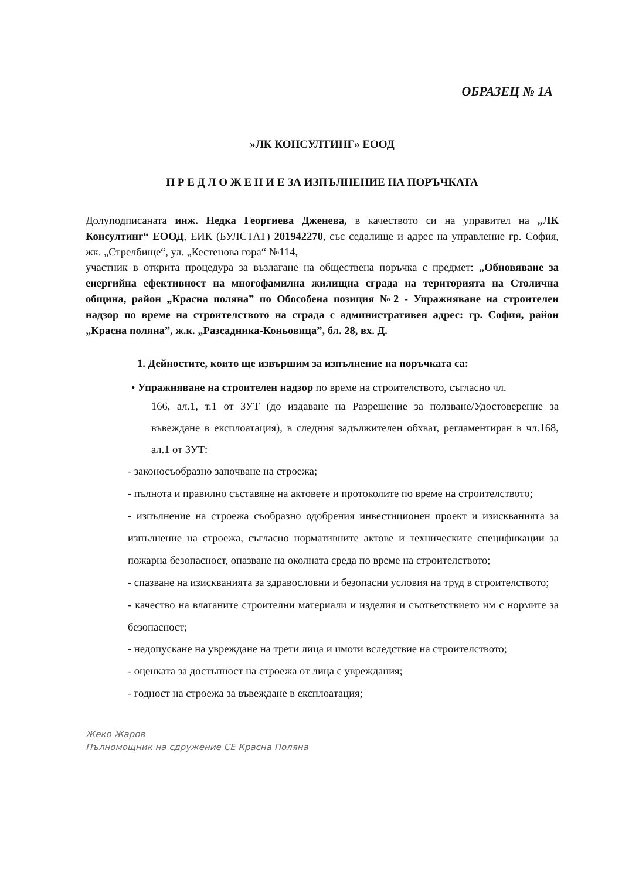ОБРАЗЕЦ № 1А
»ЛК КОНСУЛТИНГ» ЕООД
П Р Е Д Л О Ж Е Н И Е ЗА ИЗПЪЛНЕНИЕ НА ПОРЪЧКАТА
Долуподписаната инж. Недка Георгиева Дженева, в качеството си на управител на „ЛК Консултинг“ ЕООД, ЕИК (БУЛСТАТ) 201942270, със седалище и адрес на управление гр. София, жк. „Стрелбище“, ул. „Кестенова гора“ №114,
участник в открита процедура за възлагане на обществена поръчка с предмет: „Обновяване за енергийна ефективност на многофамилна жилищна сграда на територията на Столична община, район „Красна поляна” по Обособена позиция №2 - Упражняване на строителен надзор по време на строителството на сграда с административен адрес: гр. София, район „Красна поляна”, ж.к. „Разсадника-Коньовица”, бл. 28, вх. Д.
1. Дейностите, които ще извършим за изпълнение на поръчката са:
• Упражняване на строителен надзор по време на строителството, съгласно чл.
166, ал.1, т.1 от ЗУТ (до издаване на Разрешение за ползване/Удостоверение за въвеждане в експлоатация), в следния задължителен обхват, регламентиран в чл.168, ал.1 от ЗУТ:
- законосъобразно започване на строежа;
- пълнота и правилно съставяне на актовете и протоколите по време на строителството;
- изпълнение на строежа съобразно одобрения инвестиционен проект и изискванията за изпълнение на строежа, съгласно нормативните актове и техническите спецификации за пожарна безопасност, опазване на околната среда по време на строителството;
- спазване на изискванията за здравословни и безопасни условия на труд в строителството;
- качество на влаганите строителни материали и изделия и съответствието им с нормите за безопасност;
- недопускане на увреждане на трети лица и имоти вследствие на строителството;
- оценката за достъпност на строежа от лица с увреждания;
- годност на строежа за въвеждане в експлоатация;
Жеко Жаров
Пълномощник на сдружение СЕ Красна Поляна